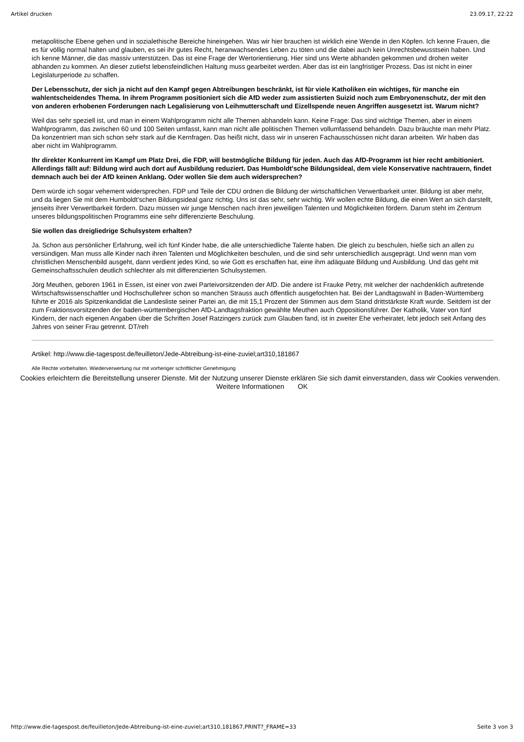Artikel drucken 23.09.17, 22:22
metapolitische Ebene gehen und in sozialethische Bereiche hineingehen. Was wir hier brauchen ist wirklich eine Wende in den Köpfen. Ich kenne Frauen, die es für völlig normal halten und glauben, es sei ihr gutes Recht, heranwachsendes Leben zu töten und die dabei auch kein Unrechtsbewusstsein haben. Und ich kenne Männer, die das massiv unterstützen. Das ist eine Frage der Wertorientierung. Hier sind uns Werte abhanden gekommen und drohen weiter abhanden zu kommen. An dieser zutiefst lebensfeindlichen Haltung muss gearbeitet werden. Aber das ist ein langfristiger Prozess. Das ist nicht in einer Legislaturperiode zu schaffen.
Der Lebensschutz, der sich ja nicht auf den Kampf gegen Abtreibungen beschränkt, ist für viele Katholiken ein wichtiges, für manche ein wahlentscheidendes Thema. In ihrem Programm positioniert sich die AfD weder zum assistierten Suizid noch zum Embryonenschutz, der mit den von anderen erhobenen Forderungen nach Legalisierung von Leihmutterschaft und Eizellspende neuen Angriffen ausgesetzt ist. Warum nicht?
Weil das sehr speziell ist, und man in einem Wahlprogramm nicht alle Themen abhandeln kann. Keine Frage: Das sind wichtige Themen, aber in einem Wahlprogramm, das zwischen 60 und 100 Seiten umfasst, kann man nicht alle politischen Themen vollumfassend behandeln. Dazu bräuchte man mehr Platz. Da konzentriert man sich schon sehr stark auf die Kernfragen. Das heißt nicht, dass wir in unseren Fachausschüssen nicht daran arbeiten. Wir haben das aber nicht im Wahlprogramm.
Ihr direkter Konkurrent im Kampf um Platz Drei, die FDP, will bestmögliche Bildung für jeden. Auch das AfD-Programm ist hier recht ambitioniert. Allerdings fällt auf: Bildung wird auch dort auf Ausbildung reduziert. Das Humboldt'sche Bildungsideal, dem viele Konservative nachtrauern, findet demnach auch bei der AfD keinen Anklang. Oder wollen Sie dem auch widersprechen?
Dem würde ich sogar vehement widersprechen. FDP und Teile der CDU ordnen die Bildung der wirtschaftlichen Verwertbarkeit unter. Bildung ist aber mehr, und da liegen Sie mit dem Humboldt'schen Bildungsideal ganz richtig. Uns ist das sehr, sehr wichtig. Wir wollen echte Bildung, die einen Wert an sich darstellt, jenseits ihrer Verwertbarkeit fördern. Dazu müssen wir junge Menschen nach ihren jeweiligen Talenten und Möglichkeiten fördern. Darum steht im Zentrum unseres bildungspolitischen Programms eine sehr differenzierte Beschulung.
Sie wollen das dreigliedrige Schulsystem erhalten?
Ja. Schon aus persönlicher Erfahrung, weil ich fünf Kinder habe, die alle unterschiedliche Talente haben. Die gleich zu beschulen, hieße sich an allen zu versündigen. Man muss alle Kinder nach ihren Talenten und Möglichkeiten beschulen, und die sind sehr unterschiedlich ausgeprägt. Und wenn man vom christlichen Menschenbild ausgeht, dann verdient jedes Kind, so wie Gott es erschaffen hat, eine ihm adäquate Bildung und Ausbildung. Und das geht mit Gemeinschaftsschulen deutlich schlechter als mit differenzierten Schulsystemen.
Jörg Meuthen, geboren 1961 in Essen, ist einer von zwei Parteivorsitzenden der AfD. Die andere ist Frauke Petry, mit welcher der nachdenklich auftretende Wirtschaftswissenschaftler und Hochschullehrer schon so manchen Strauss auch öffentlich ausgefochten hat. Bei der Landtagswahl in Baden-Württemberg führte er 2016 als Spitzenkandidat die Landesliste seiner Partei an, die mit 15,1 Prozent der Stimmen aus dem Stand drittstärkste Kraft wurde. Seitdem ist der zum Fraktionsvorsitzenden der baden-württembergischen AfD-Landtagsfraktion gewählte Meuthen auch Oppositionsführer. Der Katholik, Vater von fünf Kindern, der nach eigenen Angaben über die Schriften Josef Ratzingers zurück zum Glauben fand, ist in zweiter Ehe verheiratet, lebt jedoch seit Anfang des Jahres von seiner Frau getrennt. DT/reh
Artikel: http://www.die-tagespost.de/feuilleton/Jede-Abtreibung-ist-eine-zuviel;art310,181867
Alle Rechte vorbehalten. Wiederverwertung nur mit vorheriger schriftlicher Genehmigung
Cookies erleichtern die Bereitstellung unserer Dienste. Mit der Nutzung unserer Dienste erklären Sie sich damit einverstanden, dass wir Cookies verwenden. Weitere Informationen OK
http://www.die-tagespost.de/feuilleton/Jede-Abtreibung-ist-eine-zuviel;art310,181867,PRINT?_FRAME=33 Seite 3 von 3